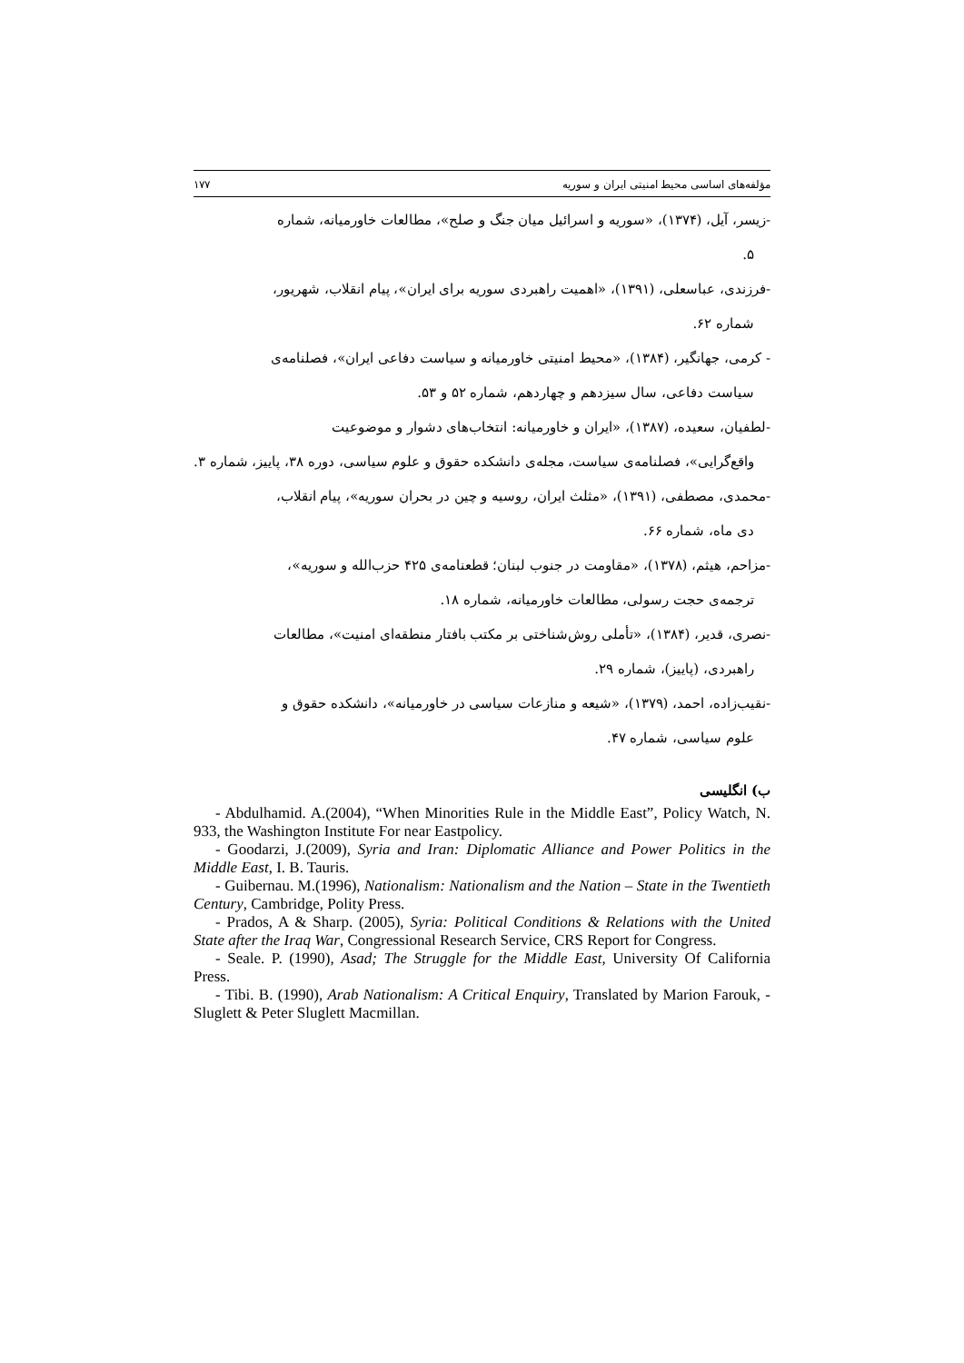مؤلفه‌های اساسی محیط امنیتی ایران و سوریه ۱۷۷
-زیسر، آیل، (۱۳۷۴)، «سوریه و اسرائیل میان جنگ و صلح»، مطالعات خاورمیانه، شماره
۵.
-فرزندی، عباسعلی، (۱۳۹۱)، «اهمیت راهبردی سوریه برای ایران»، پیام انقلاب، شهریور،
شماره ۶۲.
- کرمی، جهانگیر، (۱۳۸۴)، «محیط امنیتی خاورمیانه و سیاست دفاعی ایران»، فصلنامه‌ی
سیاست دفاعی، سال سیزدهم و چهاردهم، شماره ۵۲ و ۵۳.
-لطفیان، سعیده، (۱۳۸۷)، «ایران و خاورمیانه: انتخاب‌های دشوار و موضوعیت
واقع‌گرایی»، فصلنامه‌ی سیاست، مجله‌ی دانشکده حقوق و علوم سیاسی، دوره ۳۸، پاییز، شماره ۳.
-محمدی، مصطفی، (۱۳۹۱)، «مثلث ایران، روسیه و چین در بحران سوریه»، پیام انقلاب،
دی ماه، شماره ۶۶.
-مزاحم، هیثم، (۱۳۷۸)، «مقاومت در جنوب لبنان؛ قطعنامه‌ی ۴۲۵ حزب‌الله و سوریه»،
ترجمه‌ی حجت رسولی، مطالعات خاورمیانه، شماره ۱۸.
-نصری، قدیر، (۱۳۸۴)، «تأملی روش‌شناختی بر مکتب بافتار منطقه‌ای امنیت»، مطالعات
راهبردی، (پاییز)، شماره ۲۹.
-نقیب‌زاده، احمد، (۱۳۷۹)، «شیعه و منازعات سیاسی در خاورمیانه»، دانشکده حقوق و
علوم سیاسی، شماره ۴۷.
ب) انگلیسی
- Abdulhamid. A.(2004), “When Minorities Rule in the Middle East”, Policy Watch, N. 933, the Washington Institute For near Eastpolicy.
- Goodarzi, J.(2009), Syria and Iran: Diplomatic Alliance and Power Politics in the Middle East, I. B. Tauris.
- Guibernau. M.(1996), Nationalism: Nationalism and the Nation – State in the Twentieth Century, Cambridge, Polity Press.
- Prados, A & Sharp. (2005), Syria: Political Conditions & Relations with the United State after the Iraq War, Congressional Research Service, CRS Report for Congress.
- Seale. P. (1990), Asad; The Struggle for the Middle East, University Of California Press.
- Tibi. B. (1990), Arab Nationalism: A Critical Enquiry, Translated by Marion Farouk, - Sluglett & Peter Sluglett Macmillan.